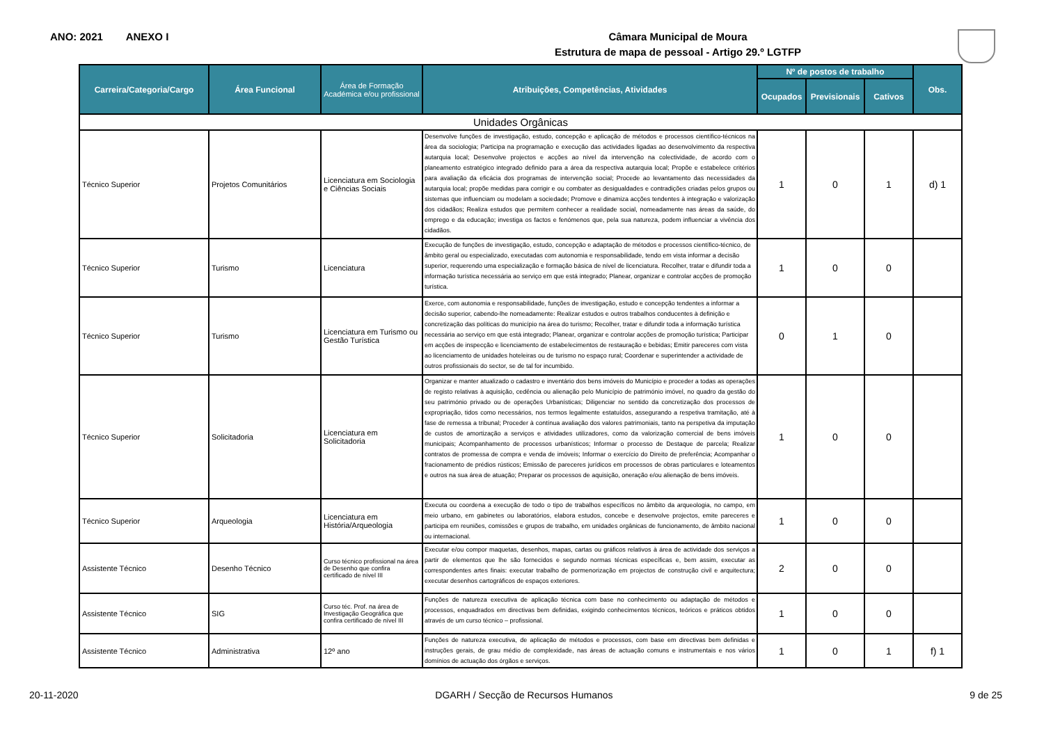ANO: 2021 ANEXO I
Câmara Municipal de Moura
Estrutura de mapa de pessoal - Artigo 29.º LGTFP
| Carreira/Categoria/Cargo | Área Funcional | Área de Formação Académica e/ou profissional | Atribuições, Competências, Atividades | Nº de postos de trabalho | | | Obs. |
| --- | --- | --- | --- | --- | --- | --- | --- |
| | | | | Ocupados | Previsionais | Cativos | |
| Unidades Orgânicas | | | | | | | |
| Técnico Superior | Projetos Comunitários | Licenciatura em Sociologia e Ciências Sociais | Desenvolve funções de investigação, estudo, concepção e aplicação de métodos e processos científico-técnicos na área da sociologia; Participa na programação e execução das actividades ligadas ao desenvolvimento da respectiva autarquia local; Desenvolve projectos e acções ao nível da intervenção na colectividade, de acordo com o planeamento estratégico integrado definido para a área da respectiva autarquia local; Propõe e estabelece critérios para avaliação da eficácia dos programas de intervenção social; Procede ao levantamento das necessidades da autarquia local; propõe medidas para corrigir e ou combater as desigualdades e contradições criadas pelos grupos ou sistemas que influenciam ou modelam a sociedade; Promove e dinamiza acções tendentes à integração e valorização dos cidadãos; Realiza estudos que permitem conhecer a realidade social, nomeadamente nas áreas da saúde, do emprego e da educação; investiga os factos e fenómenos que, pela sua natureza, podem influenciar a vivência dos cidadãos. | 1 | 0 | 1 | d) 1 |
| Técnico Superior | Turismo | Licenciatura | Execução de funções de investigação, estudo, concepção e adaptação de métodos e processos científico-técnico, de âmbito geral ou especializado, executadas com autonomia e responsabilidade, tendo em vista informar a decisão superior, requerendo uma especialização e formação básica de nível de licenciatura. Recolher, tratar e difundir toda a informação turística necessária ao serviço em que está integrado; Planear, organizar e controlar acções de promoção turística. | 1 | 0 | 0 | |
| Técnico Superior | Turismo | Licenciatura em Turismo ou Gestão Turística | Exerce, com autonomia e responsabilidade, funções de investigação, estudo e concepção tendentes a informar a decisão superior, cabendo-lhe nomeadamente: Realizar estudos e outros trabalhos conducentes à definição e concretização das políticas do município na área do turismo; Recolher, tratar e difundir toda a informação turística necessária ao serviço em que está integrado; Planear, organizar e controlar acções de promoção turística; Participar em acções de inspecção e licenciamento de estabelecimentos de restauração e bebidas; Emitir pareceres com vista ao licenciamento de unidades hoteleiras ou de turismo no espaço rural; Coordenar e superintender a actividade de outros profissionais do sector, se de tal for incumbido. | 0 | 1 | 0 | |
| Técnico Superior | Solicitadoria | Licenciatura em Solicitadoria | Organizar e manter atualizado o cadastro e inventário dos bens imóveis do Município e proceder a todas as operações de registo relativas à aquisição, cedência ou alienação pelo Município de património imóvel, no quadro da gestão do seu património privado ou de operações Urbanísticas; Diligenciar no sentido da concretização dos processos de expropriação, tidos como necessários, nos termos legalmente estatuídos, assegurando a respetiva tramitação, até à fase de remessa a tribunal; Proceder à contínua avaliação dos valores patrimoniais, tanto na perspetiva da imputação de custos de amortização a serviços e atividades utilizadores, como da valorização comercial de bens imóveis municipais; Acompanhamento de processos urbanísticos; Informar o processo de Destaque de parcela; Realizar contratos de promessa de compra e venda de imóveis; Informar o exercício do Direito de preferência; Acompanhar o fracionamento de prédios rústicos; Emissão de pareceres jurídicos em processos de obras particulares e loteamentos e outros na sua área de atuação; Preparar os processos de aquisição, oneração e/ou alienação de bens imóveis. | 1 | 0 | 0 | |
| Técnico Superior | Arqueologia | Licenciatura em História/Arqueologia | Executa ou coordena a execução de todo o tipo de trabalhos específicos no âmbito da arqueologia, no campo, em meio urbano, em gabinetes ou laboratórios, elabora estudos, concebe e desenvolve projectos, emite pareceres e participa em reuniões, comissões e grupos de trabalho, em unidades orgânicas de funcionamento, de âmbito nacional ou internacional. | 1 | 0 | 0 | |
| Assistente Técnico | Desenho Técnico | Curso técnico profissional na área de Desenho que confira certificado de nível III | Executar e/ou compor maquetas, desenhos, mapas, cartas ou gráficos relativos à área de actividade dos serviços a partir de elementos que lhe são fornecidos e segundo normas técnicas específicas e, bem assim, executar as correspondentes artes finais: executar trabalho de pormenorização em projectos de construção civil e arquitectura; executar desenhos cartográficos de espaços exteriores. | 2 | 0 | 0 | |
| Assistente Técnico | SIG | Curso téc. Prof. na área de Investigação Geográfica que confira certificado de nível III | Funções de natureza executiva de aplicação técnica com base no conhecimento ou adaptação de métodos e processos, enquadrados em directivas bem definidas, exigindo conhecimentos técnicos, teóricos e práticos obtidos através de um curso técnico – profissional. | 1 | 0 | 0 | |
| Assistente Técnico | Administrativa | 12º ano | Funções de natureza executiva, de aplicação de métodos e processos, com base em directivas bem definidas e instruções gerais, de grau médio de complexidade, nas áreas de actuação comuns e instrumentais e nos vários domínios de actuação dos órgãos e serviços. | 1 | 0 | 1 | f) 1 |
20-11-2020 DGARH / Secção de Recursos Humanos 9 de 25